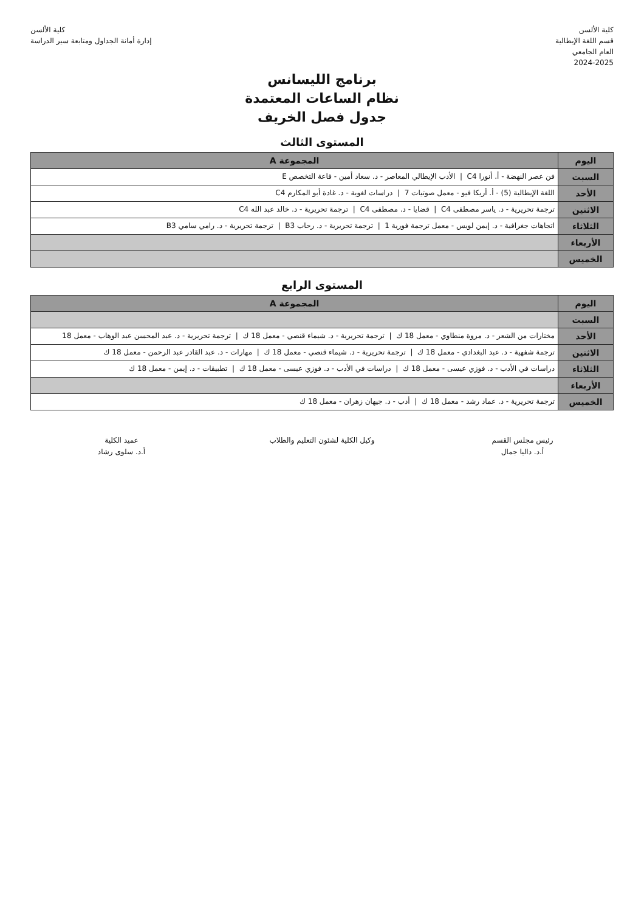كلية الألسن
قسم اللغة الإيطالية
العام الجامعي
2024-2025
كلية الألسن
إدارة أمانة الجداول ومتابعة سير الدراسة
برنامج الليسانس
نظام الساعات المعتمدة
جدول فصل الخريف
المستوى الثالث
| اليوم | المجموعة A |
| --- | --- |
| السبت | فن عصر النهضة - أ. أنورا C4 / الأدب الإيطالي المعاصر - د. سعاد أمين - قاعة التخصص E |
| الأحد | اللغة الإيطالية (5) - أ. أريكا فيو - معمل صوتيات 7 / دراسات لغوية - د. غادة أبو المكارم C4 |
| الاثنين | ترجمة تحريرية - د. ياسر مصطفى C4 / قضايا - د. مصطفى C4 / ترجمة تحريرية - د. خالد عبد الله C4 |
| الثلاثاء | اتجاهات جغرافية - د. إيمن لويس - معمل ترجمة فورية 1 / ترجمة تحريرية - د. رحاب B3 / ترجمة تحريرية - د. رامي سامي B3 |
| الأربعاء | |
| الخميس | |
المستوى الرابع
| اليوم | المجموعة A |
| --- | --- |
| السبت | |
| الأحد | مختارات من الشعر - د. مروة منطاوي - معمل 18 ك / ترجمة تحريرية - د. شيماء قنصي - معمل 18 ك / ترجمة تحريرية - د. عبد المحسن عبد الوهاب - معمل 18 |
| الاثنين | ترجمة شفهية - د. عبد البغدادي - معمل 18 ك / ترجمة تحريرية - د. شيماء قنصي - معمل 18 ك / مهارات - د. عبد القادر عبد الرحمن - معمل 18 ك |
| الثلاثاء | دراسات في الأدب - د. فوزي عيسى - معمل 18 ك / دراسات في الأدب - د. فوزي عيسى - معمل 18 ك / تطبيقات - د. إيمن - معمل 18 ك |
| الأربعاء | |
| الخميس | ترجمة تحريرية - د. عماد رشد - معمل 18 ك / أدب - د. جيهان زهران - معمل 18 ك |
رئيس مجلس القسم
أ.د. داليا جمال
وكيل الكلية لشئون التعليم والطلاب عميد الكلية
أ.د. سلوى رشاد